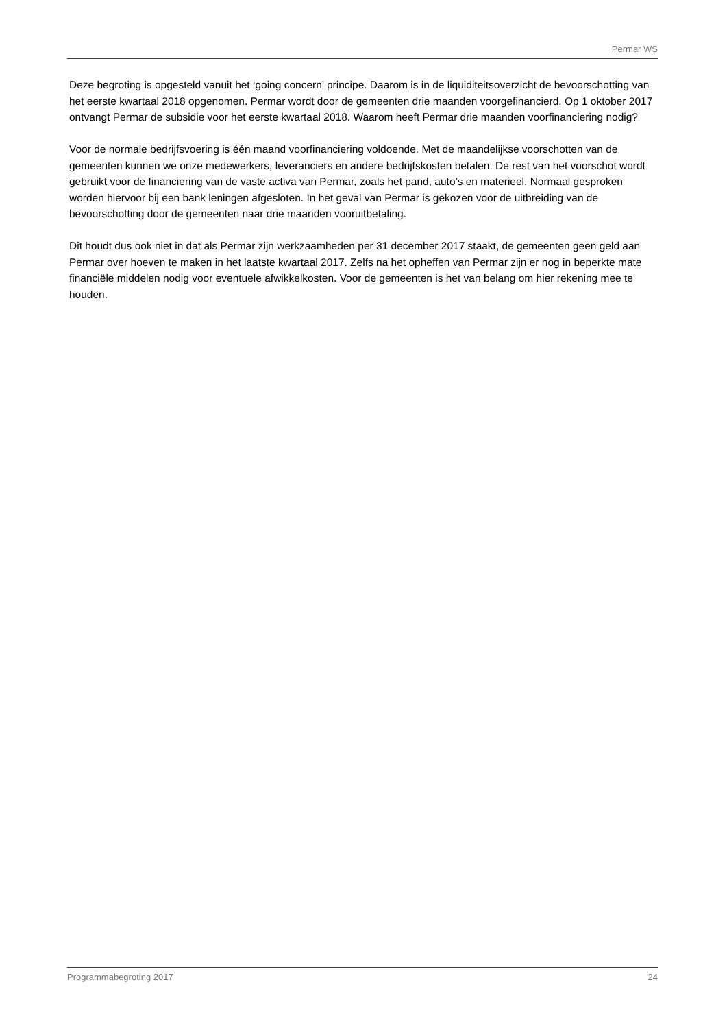Permar WS
Deze begroting is opgesteld vanuit het ‘going concern’ principe. Daarom is in de liquiditeitsoverzicht de bevoorschotting van het eerste kwartaal 2018 opgenomen. Permar wordt door de gemeenten drie maanden voorgefinancierd. Op 1 oktober 2017 ontvangt Permar de subsidie voor het eerste kwartaal 2018. Waarom heeft Permar drie maanden voorfinanciering nodig?
Voor de normale bedrijfsvoering is één maand voorfinanciering voldoende. Met de maandelijkse voorschotten van de gemeenten kunnen we onze medewerkers, leveranciers en andere bedrijfskosten betalen. De rest van het voorschot wordt gebruikt voor de financiering van de vaste activa van Permar, zoals het pand, auto’s en materieel. Normaal gesproken worden hiervoor bij een bank leningen afgesloten. In het geval van Permar is gekozen voor de uitbreiding van de bevoorschotting door de gemeenten naar drie maanden vooruitbetaling.
Dit houdt dus ook niet in dat als Permar zijn werkzaamheden per 31 december 2017 staakt, de gemeenten geen geld aan Permar over hoeven te maken in het laatste kwartaal 2017. Zelfs na het opheffen van Permar zijn er nog in beperkte mate financiële middelen nodig voor eventuele afwikkelkosten. Voor de gemeenten is het van belang om hier rekening mee te houden.
Programmabegroting 2017 24